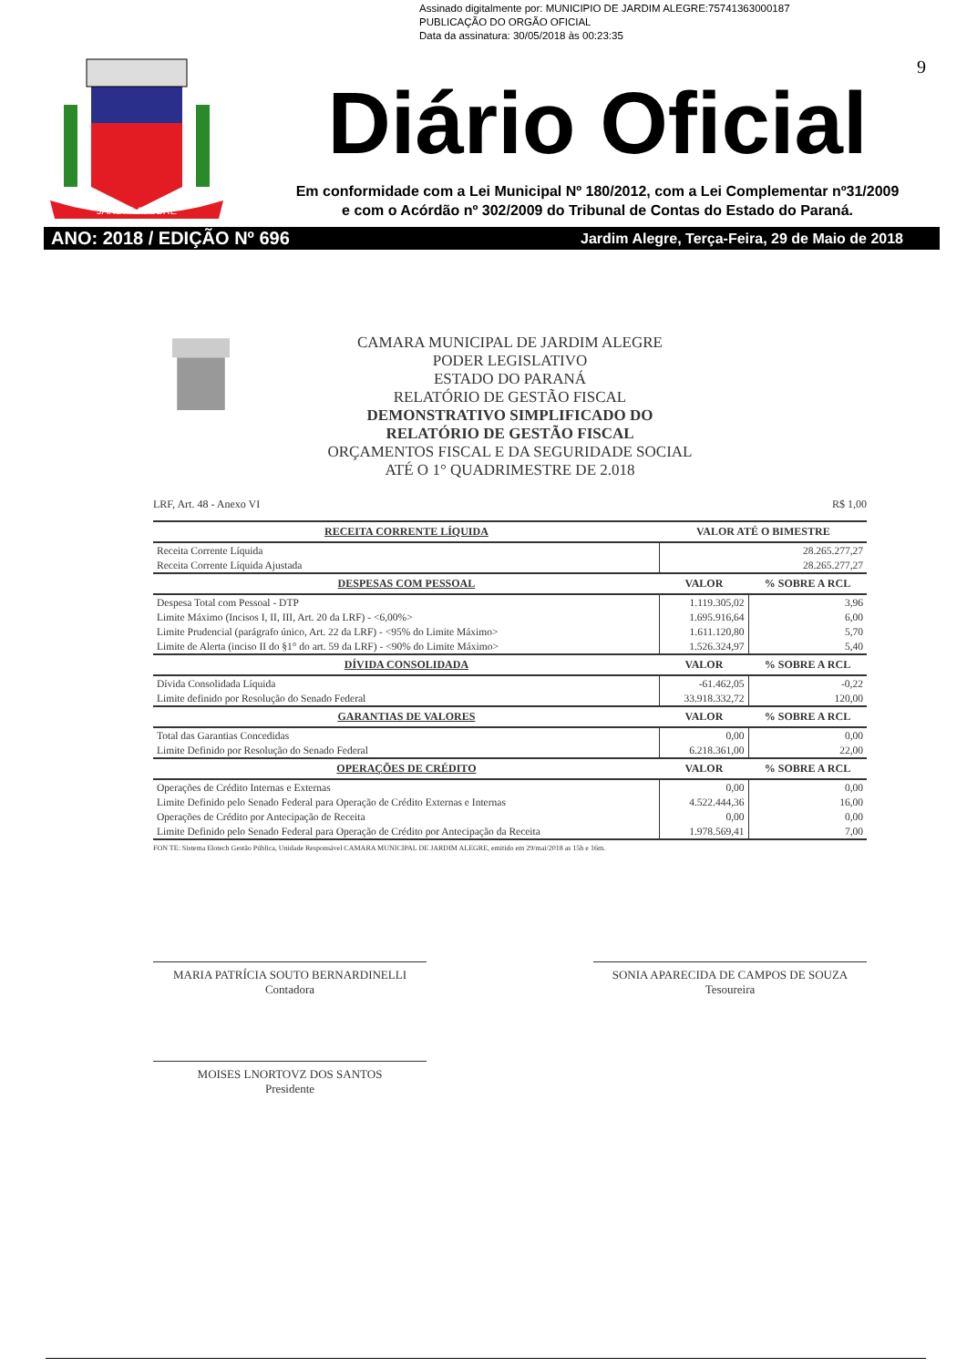Assinado digitalmente por: MUNICIPIO DE JARDIM ALEGRE:75741363000187
PUBLICAÇÃO DO ORGÃO OFICIAL
Data da assinatura: 30/05/2018 às 00:23:35
9
JARDIM ALEGRE
Diário Oficial
Em conformidade com a Lei Municipal Nº 180/2012, com a Lei Complementar nº31/2009
e com o Acórdão nº 302/2009 do Tribunal de Contas do Estado do Paraná.
ANO: 2018 / EDIÇÃO Nº 696 Jardim Alegre, Terça-Feira, 29 de Maio de 2018
CAMARA MUNICIPAL DE JARDIM ALEGRE
PODER LEGISLATIVO
ESTADO DO PARANÁ
RELATÓRIO DE GESTÃO FISCAL
DEMONSTRATIVO SIMPLIFICADO DO
RELATÓRIO DE GESTÃO FISCAL
ORÇAMENTOS FISCAL E DA SEGURIDADE SOCIAL
ATÉ O 1° QUADRIMESTRE DE 2.018
LRF, Art. 48 - Anexo VI R$ 1,00
| RECEITA CORRENTE LÍQUIDA | VALOR ATÉ O BIMESTRE | |
| --- | --- | --- |
| Receita Corrente Líquida | 28.265.277,27 | |
| Receita Corrente Líquida Ajustada | 28.265.277,27 | |
| DESPESAS COM PESSOAL | VALOR | % SOBRE A RCL |
| Despesa Total com Pessoal - DTP | 1.119.305,02 | 3,96 |
| Limite Máximo (Incisos I, II, III, Art. 20 da LRF) - <6,00%> | 1.695.916,64 | 6,00 |
| Limite Prudencial (parágrafo único, Art. 22 da LRF) - <95% do Limite Máximo> | 1.611.120,80 | 5,70 |
| Limite de Alerta (inciso II do §1° do art. 59 da LRF) - <90% do Limite Máximo> | 1.526.324,97 | 5,40 |
| DÍVIDA CONSOLIDADA | VALOR | % SOBRE A RCL |
| Dívida Consolidada Líquida | -61.462,05 | -0,22 |
| Limite definido por Resolução do Senado Federal | 33.918.332,72 | 120,00 |
| GARANTIAS DE VALORES | VALOR | % SOBRE A RCL |
| Total das Garantias Concedidas | 0,00 | 0,00 |
| Limite Definido por Resolução do Senado Federal | 6.218.361,00 | 22,00 |
| OPERAÇÕES DE CRÉDITO | VALOR | % SOBRE A RCL |
| Operações de Crédito Internas e Externas | 0,00 | 0,00 |
| Limite Definido pelo Senado Federal para Operação de Crédito Externas e Internas | 4.522.444,36 | 16,00 |
| Operações de Crédito por Antecipação de Receita | 0,00 | 0,00 |
| Limite Definido pelo Senado Federal para Operação de Crédito por Antecipação da Receita | 1.978.569,41 | 7,00 |
FON TE: Sistema Elotech Gestão Pública, Unidade Responsável CAMARA MUNICIPAL DE JARDIM ALEGRE, emitido em 29/mai/2018 as 15h e 16m.
MARIA PATRÍCIA SOUTO BERNARDINELLI
Contadora
SONIA APARECIDA DE CAMPOS DE SOUZA
Tesoureira
MOISES LNORTOVZ DOS SANTOS
Presidente